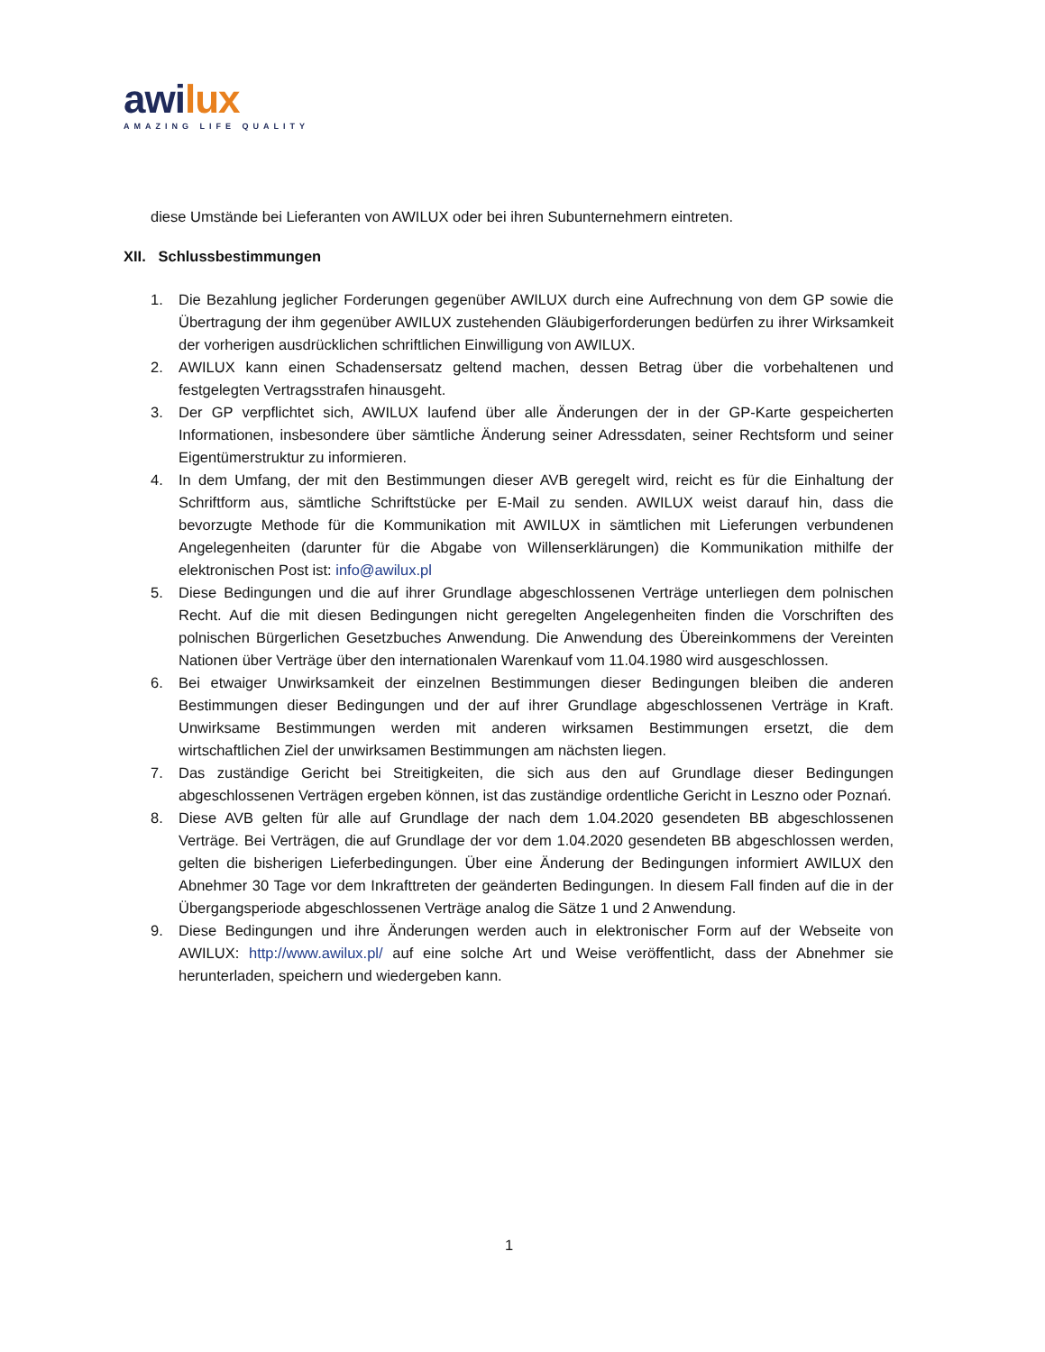awilux
AMAZING LIFE QUALITY
diese Umstände bei Lieferanten von AWILUX oder bei ihren Subunternehmern eintreten.
XII. Schlussbestimmungen
1. Die Bezahlung jeglicher Forderungen gegenüber AWILUX durch eine Aufrechnung von dem GP sowie die Übertragung der ihm gegenüber AWILUX zustehenden Gläubigerforderungen bedürfen zu ihrer Wirksamkeit der vorherigen ausdrücklichen schriftlichen Einwilligung von AWILUX.
2. AWILUX kann einen Schadensersatz geltend machen, dessen Betrag über die vorbehaltenen und festgelegten Vertragsstrafen hinausgeht.
3. Der GP verpflichtet sich, AWILUX laufend über alle Änderungen der in der GP-Karte gespeicherten Informationen, insbesondere über sämtliche Änderung seiner Adressdaten, seiner Rechtsform und seiner Eigentümerstruktur zu informieren.
4. In dem Umfang, der mit den Bestimmungen dieser AVB geregelt wird, reicht es für die Einhaltung der Schriftform aus, sämtliche Schriftstücke per E-Mail zu senden. AWILUX weist darauf hin, dass die bevorzugte Methode für die Kommunikation mit AWILUX in sämtlichen mit Lieferungen verbundenen Angelegenheiten (darunter für die Abgabe von Willenserklärungen) die Kommunikation mithilfe der elektronischen Post ist: info@awilux.pl
5. Diese Bedingungen und die auf ihrer Grundlage abgeschlossenen Verträge unterliegen dem polnischen Recht. Auf die mit diesen Bedingungen nicht geregelten Angelegenheiten finden die Vorschriften des polnischen Bürgerlichen Gesetzbuches Anwendung. Die Anwendung des Übereinkommens der Vereinten Nationen über Verträge über den internationalen Warenkauf vom 11.04.1980 wird ausgeschlossen.
6. Bei etwaiger Unwirksamkeit der einzelnen Bestimmungen dieser Bedingungen bleiben die anderen Bestimmungen dieser Bedingungen und der auf ihrer Grundlage abgeschlossenen Verträge in Kraft. Unwirksame Bestimmungen werden mit anderen wirksamen Bestimmungen ersetzt, die dem wirtschaftlichen Ziel der unwirksamen Bestimmungen am nächsten liegen.
7. Das zuständige Gericht bei Streitigkeiten, die sich aus den auf Grundlage dieser Bedingungen abgeschlossenen Verträgen ergeben können, ist das zuständige ordentliche Gericht in Leszno oder Poznań.
8. Diese AVB gelten für alle auf Grundlage der nach dem 1.04.2020 gesendeten BB abgeschlossenen Verträge. Bei Verträgen, die auf Grundlage der vor dem 1.04.2020 gesendeten BB abgeschlossen werden, gelten die bisherigen Lieferbedingungen. Über eine Änderung der Bedingungen informiert AWILUX den Abnehmer 30 Tage vor dem Inkrafttreten der geänderten Bedingungen. In diesem Fall finden auf die in der Übergangsperiode abgeschlossenen Verträge analog die Sätze 1 und 2 Anwendung.
9. Diese Bedingungen und ihre Änderungen werden auch in elektronischer Form auf der Webseite von AWILUX: http://www.awilux.pl/ auf eine solche Art und Weise veröffentlicht, dass der Abnehmer sie herunterladen, speichern und wiedergeben kann.
1